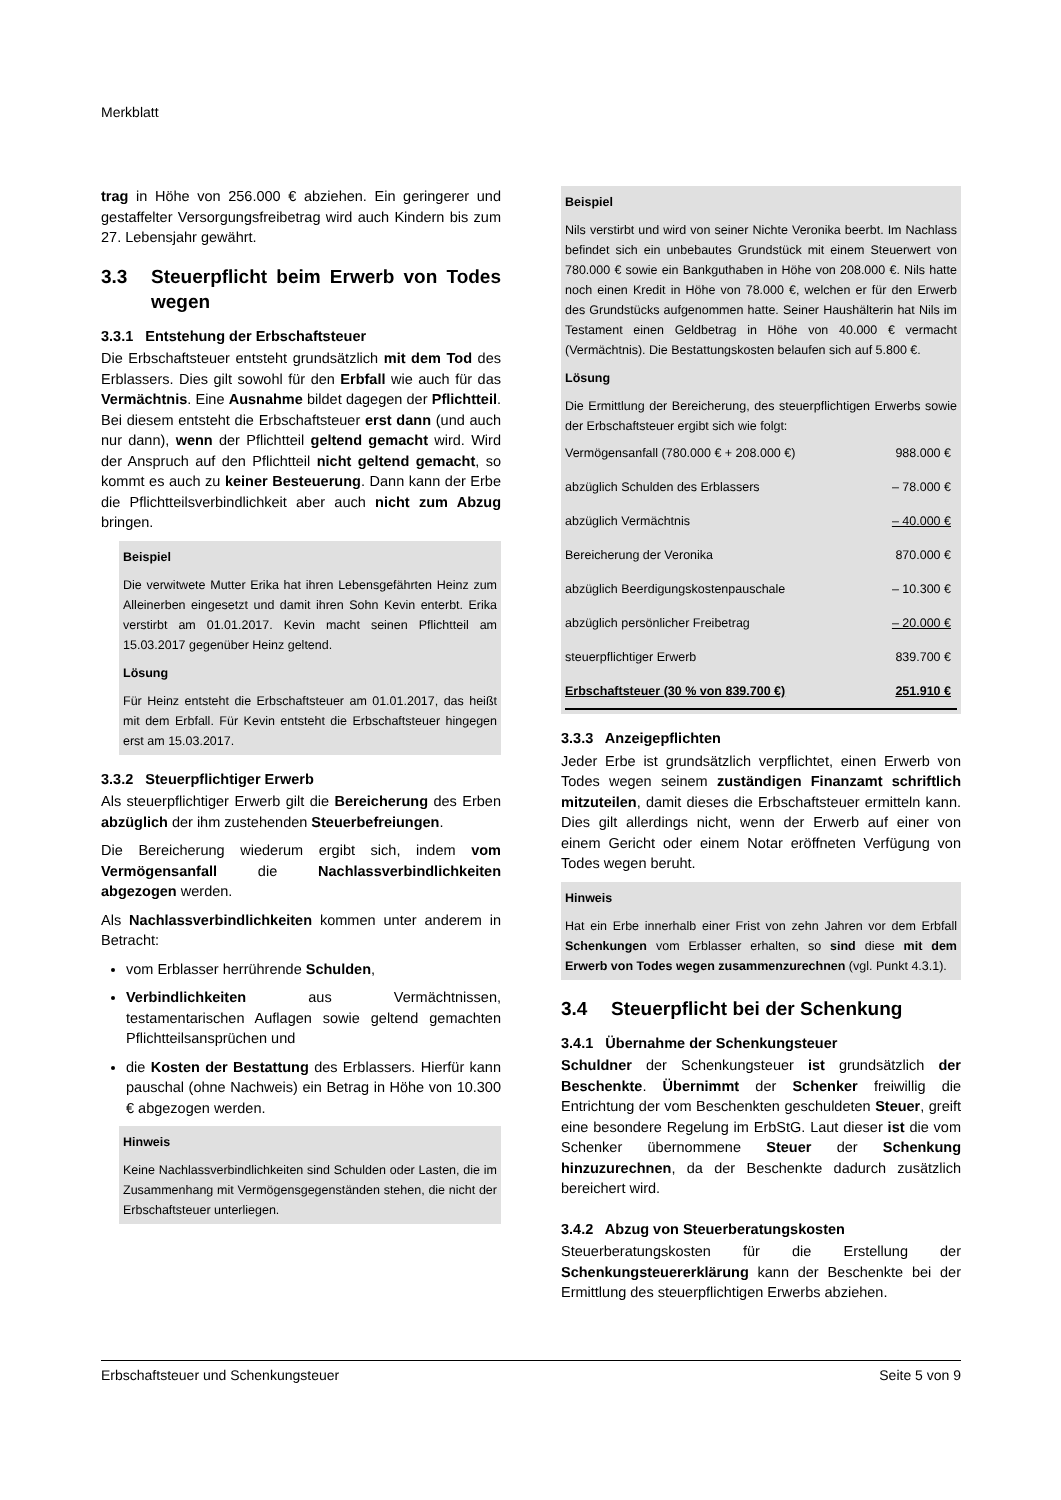Merkblatt
trag in Höhe von 256.000 € abziehen. Ein geringerer und gestaffelter Versorgungsfreibetrag wird auch Kindern bis zum 27. Lebensjahr gewährt.
3.3 Steuerpflicht beim Erwerb von Todes wegen
3.3.1 Entstehung der Erbschaftsteuer
Die Erbschaftsteuer entsteht grundsätzlich mit dem Tod des Erblassers. Dies gilt sowohl für den Erbfall wie auch für das Vermächtnis. Eine Ausnahme bildet dagegen der Pflichtteil. Bei diesem entsteht die Erbschaftsteuer erst dann (und auch nur dann), wenn der Pflichtteil geltend gemacht wird. Wird der Anspruch auf den Pflichtteil nicht geltend gemacht, so kommt es auch zu keiner Besteuerung. Dann kann der Erbe die Pflichtteilsverbindlichkeit aber auch nicht zum Abzug bringen.
Beispiel
Die verwitwete Mutter Erika hat ihren Lebensgefährten Heinz zum Alleinerben eingesetzt und damit ihren Sohn Kevin enterbt. Erika verstirbt am 01.01.2017. Kevin macht seinen Pflichtteil am 15.03.2017 gegenüber Heinz geltend.
Lösung
Für Heinz entsteht die Erbschaftsteuer am 01.01.2017, das heißt mit dem Erbfall. Für Kevin entsteht die Erbschaftsteuer hingegen erst am 15.03.2017.
3.3.2 Steuerpflichtiger Erwerb
Als steuerpflichtiger Erwerb gilt die Bereicherung des Erben abzüglich der ihm zustehenden Steuerbefreiungen.
Die Bereicherung wiederum ergibt sich, indem vom Vermögensanfall die Nachlassverbindlichkeiten abgezogen werden.
Als Nachlassverbindlichkeiten kommen unter anderem in Betracht:
vom Erblasser herrührende Schulden,
Verbindlichkeiten aus Vermächtnissen, testamentarischen Auflagen sowie geltend gemachten Pflichtteilsansprüchen und
die Kosten der Bestattung des Erblassers. Hierfür kann pauschal (ohne Nachweis) ein Betrag in Höhe von 10.300 € abgezogen werden.
Hinweis
Keine Nachlassverbindlichkeiten sind Schulden oder Lasten, die im Zusammenhang mit Vermögensgegenständen stehen, die nicht der Erbschaftsteuer unterliegen.
Beispiel
Nils verstirbt und wird von seiner Nichte Veronika beerbt. Im Nachlass befindet sich ein unbebautes Grundstück mit einem Steuerwert von 780.000 € sowie ein Bankguthaben in Höhe von 208.000 €. Nils hatte noch einen Kredit in Höhe von 78.000 €, welchen er für den Erwerb des Grundstücks aufgenommen hatte. Seiner Haushälterin hat Nils im Testament einen Geldbetrag in Höhe von 40.000 € vermacht (Vermächtnis). Die Bestattungskosten belaufen sich auf 5.800 €.
Lösung
Die Ermittlung der Bereicherung, des steuerpflichtigen Erwerbs sowie der Erbschaftsteuer ergibt sich wie folgt:
| Vermögensanfall (780.000 € + 208.000 €) | 988.000 € |
| abzüglich Schulden des Erblassers | – 78.000 € |
| abzüglich Vermächtnis | – 40.000 € |
| Bereicherung der Veronika | 870.000 € |
| abzüglich Beerdigungskostenpauschale | – 10.300 € |
| abzüglich persönlicher Freibetrag | – 20.000 € |
| steuerpflichtiger Erwerb | 839.700 € |
| Erbschaftsteuer (30 % von 839.700 €) | 251.910 € |
3.3.3 Anzeigepflichten
Jeder Erbe ist grundsätzlich verpflichtet, einen Erwerb von Todes wegen seinem zuständigen Finanzamt schriftlich mitzuteilen, damit dieses die Erbschaftsteuer ermitteln kann. Dies gilt allerdings nicht, wenn der Erwerb auf einer von einem Gericht oder einem Notar eröffneten Verfügung von Todes wegen beruht.
Hinweis
Hat ein Erbe innerhalb einer Frist von zehn Jahren vor dem Erbfall Schenkungen vom Erblasser erhalten, so sind diese mit dem Erwerb von Todes wegen zusammenzurechnen (vgl. Punkt 4.3.1).
3.4 Steuerpflicht bei der Schenkung
3.4.1 Übernahme der Schenkungsteuer
Schuldner der Schenkungsteuer ist grundsätzlich der Beschenkte. Übernimmt der Schenker freiwillig die Entrichtung der vom Beschenkten geschuldeten Steuer, greift eine besondere Regelung im ErbStG. Laut dieser ist die vom Schenker übernommene Steuer der Schenkung hinzuzurechnen, da der Beschenkte dadurch zusätzlich bereichert wird.
3.4.2 Abzug von Steuerberatungskosten
Steuerberatungskosten für die Erstellung der Schenkungsteuererklärung kann der Beschenkte bei der Ermittlung des steuerpflichtigen Erwerbs abziehen.
Erbschaftsteuer und Schenkungsteuer Seite 5 von 9